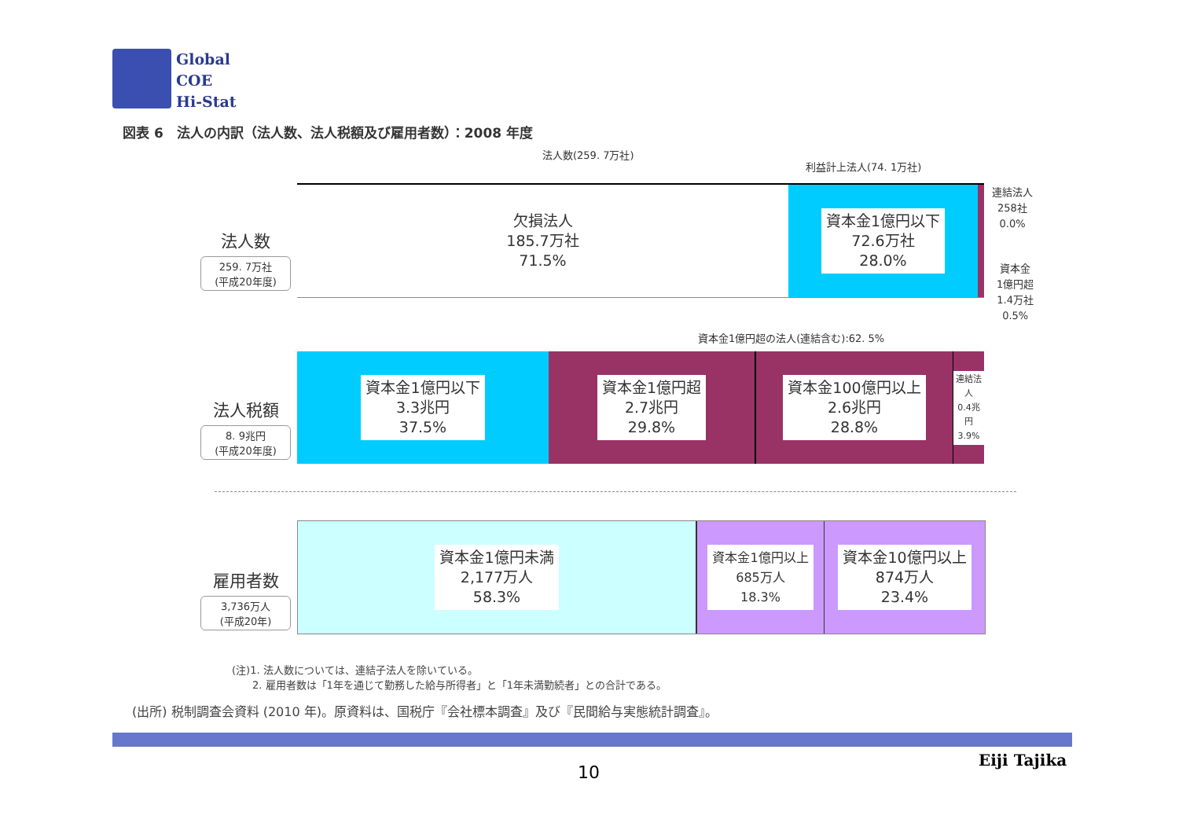Global
COE
Hi-Stat
図表 6　法人の内訳（法人数、法人税額及び雇用者数）：2008 年度
法人数(259. 7万社)
利益計上法人(74. 1万社)
法人数
259. 7万社
(平成20年度)
欠損法人
185.7万社
71.5%
資本金1億円以下
72.6万社
28.0%
連結法人
258社
0.0%
資本金
1億円超
1.4万社
0.5%
資本金1億円超の法人(連結含む):62. 5%
法人税額
8. 9兆円
(平成20年度)
資本金1億円以下
3.3兆円
37.5%
資本金1億円超
2.7兆円
29.8%
資本金100億円以上
2.6兆円
28.8%
連結法人
0.4兆円
3.9%
雇用者数
3,736万人
(平成20年)
資本金1億円未満
2,177万人
58.3%
資本金1億円以上
685万人
18.3%
資本金10億円以上
874万人
23.4%
(注)1. 法人数については、連結子法人を除いている。
　　2. 雇用者数は「1年を通じて勤務した給与所得者」と「1年未満勤続者」との合計である。
(出所) 税制調査会資料 (2010 年)。原資料は、国税庁『会社標本調査』及び『民間給与実態統計調査』。
Eiji Tajika
10